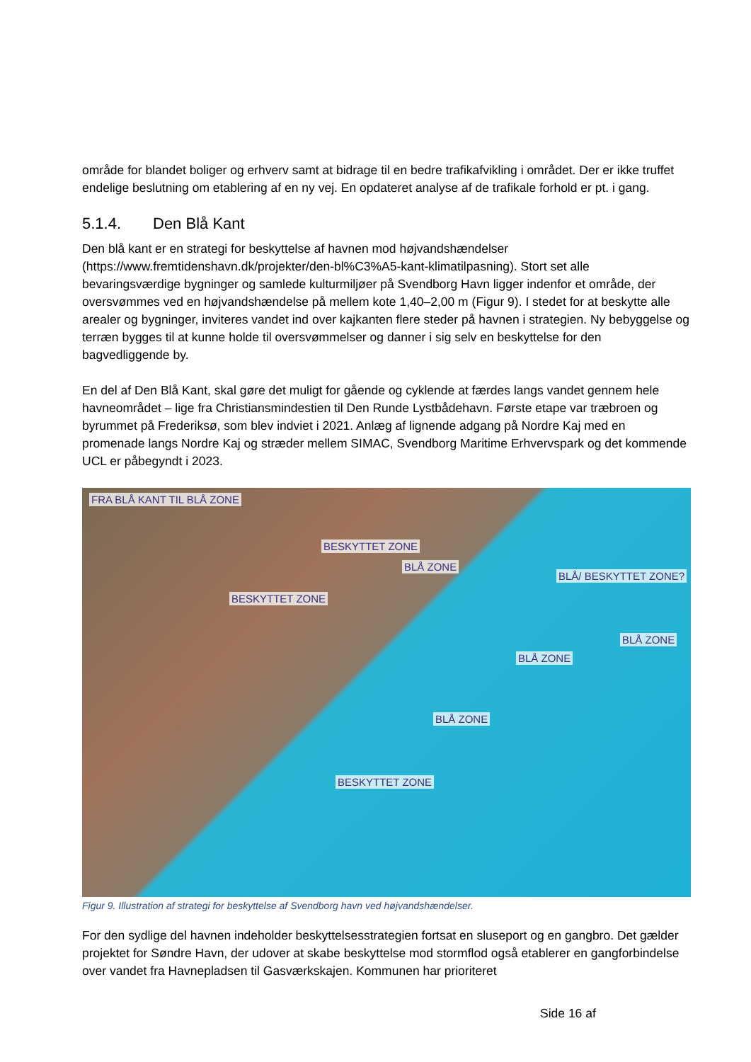område for blandet boliger og erhverv samt at bidrage til en bedre trafikafvikling i området. Der er ikke truffet endelige beslutning om etablering af en ny vej. En opdateret analyse af de trafikale forhold er pt. i gang.
5.1.4. Den Blå Kant
Den blå kant er en strategi for beskyttelse af havnen mod højvandshændelser (https://www.fremtidenshavn.dk/projekter/den-bl%C3%A5-kant-klimatilpasning). Stort set alle bevaringsværdige bygninger og samlede kulturmiljøer på Svendborg Havn ligger indenfor et område, der oversvømmes ved en højvandshændelse på mellem kote 1,40–2,00 m (Figur 9). I stedet for at beskytte alle arealer og bygninger, inviteres vandet ind over kajkanten flere steder på havnen i strategien. Ny bebyggelse og terræn bygges til at kunne holde til oversvømmelser og danner i sig selv en beskyttelse for den bagvedliggende by.
En del af Den Blå Kant, skal gøre det muligt for gående og cyklende at færdes langs vandet gennem hele havneområdet – lige fra Christiansmindestien til Den Runde Lystbådehavn. Første etape var træbroen og byrummet på Frederiksø, som blev indviet i 2021. Anlæg af lignende adgang på Nordre Kaj med en promenade langs Nordre Kaj og stræder mellem SIMAC, Svendborg Maritime Erhvervspark og det kommende UCL er påbegyndt i 2023.
FRA BLÅ KANT TIL BLÅ ZONE
BESKYTTET ZONE
BLÅ ZONE
BLÅ/ BESKYTTET ZONE?
BESKYTTET ZONE
BLÅ ZONE
BLÅ ZONE
BLÅ ZONE
BESKYTTET ZONE
Figur 9. Illustration af strategi for beskyttelse af Svendborg havn ved højvandshændelser.
For den sydlige del havnen indeholder beskyttelsesstrategien fortsat en sluseport og en gangbro. Det gælder projektet for Søndre Havn, der udover at skabe beskyttelse mod stormflod også etablerer en gangforbindelse over vandet fra Havnepladsen til Gasværkskajen. Kommunen har prioriteret
Side 16 af